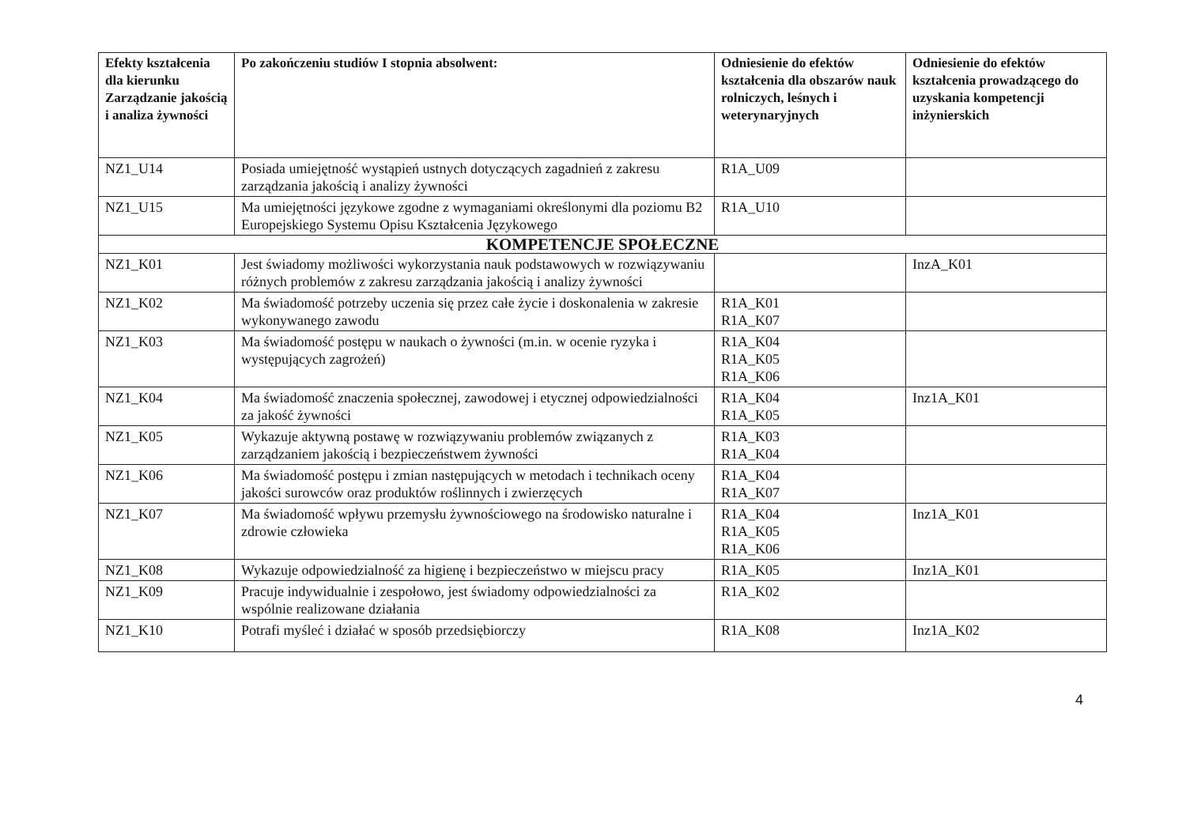| Efekty kształcenia dla kierunku Zarządzanie jakością i analiza żywności | Po zakończeniu studiów I stopnia absolwent: | Odniesienie do efektów kształcenia dla obszarów nauk rolniczych, leśnych i weterynaryjnych | Odniesienie do efektów kształcenia prowadzącego do uzyskania kompetencji inżynierskich |
| --- | --- | --- | --- |
| NZ1_U14 | Posiada umiejętność wystąpień ustnych dotyczących zagadnień z zakresu zarządzania jakością i analizy żywności | R1A_U09 | |
| NZ1_U15 | Ma umiejętności językowe zgodne z wymaganiami określonymi dla poziomu B2 Europejskiego Systemu Opisu Kształcenia Językowego | R1A_U10 | |
| KOMPETENCJE SPOŁECZNE | | | |
| NZ1_K01 | Jest świadomy możliwości wykorzystania nauk podstawowych w rozwiązywaniu różnych problemów z zakresu zarządzania jakością i analizy żywności | | InzA_K01 |
| NZ1_K02 | Ma świadomość potrzeby uczenia się przez całe życie i doskonalenia w zakresie wykonywanego zawodu | R1A_K01 R1A_K07 | |
| NZ1_K03 | Ma świadomość postępu w naukach o żywności (m.in. w ocenie ryzyka i występujących zagrożeń) | R1A_K04 R1A_K05 R1A_K06 | |
| NZ1_K04 | Ma świadomość znaczenia społecznej, zawodowej i etycznej odpowiedzialności za jakość żywności | R1A_K04 R1A_K05 | Inz1A_K01 |
| NZ1_K05 | Wykazuje aktywną postawę w rozwiązywaniu problemów związanych z zarządzaniem jakością i bezpieczeństwem żywności | R1A_K03 R1A_K04 | |
| NZ1_K06 | Ma świadomość postępu i zmian następujących w metodach i technikach oceny jakości surowców oraz produktów roślinnych i zwierzęcych | R1A_K04 R1A_K07 | |
| NZ1_K07 | Ma świadomość wpływu przemysłu żywnościowego na środowisko naturalne i zdrowie człowieka | R1A_K04 R1A_K05 R1A_K06 | Inz1A_K01 |
| NZ1_K08 | Wykazuje odpowiedzialność za higienę i bezpieczeństwo w miejscu pracy | R1A_K05 | Inz1A_K01 |
| NZ1_K09 | Pracuje indywidualnie i zespołowo, jest świadomy odpowiedzialności za wspólnie realizowane działania | R1A_K02 | |
| NZ1_K10 | Potrafi myśleć i działać w sposób przedsiębiorczy | R1A_K08 | Inz1A_K02 |
4